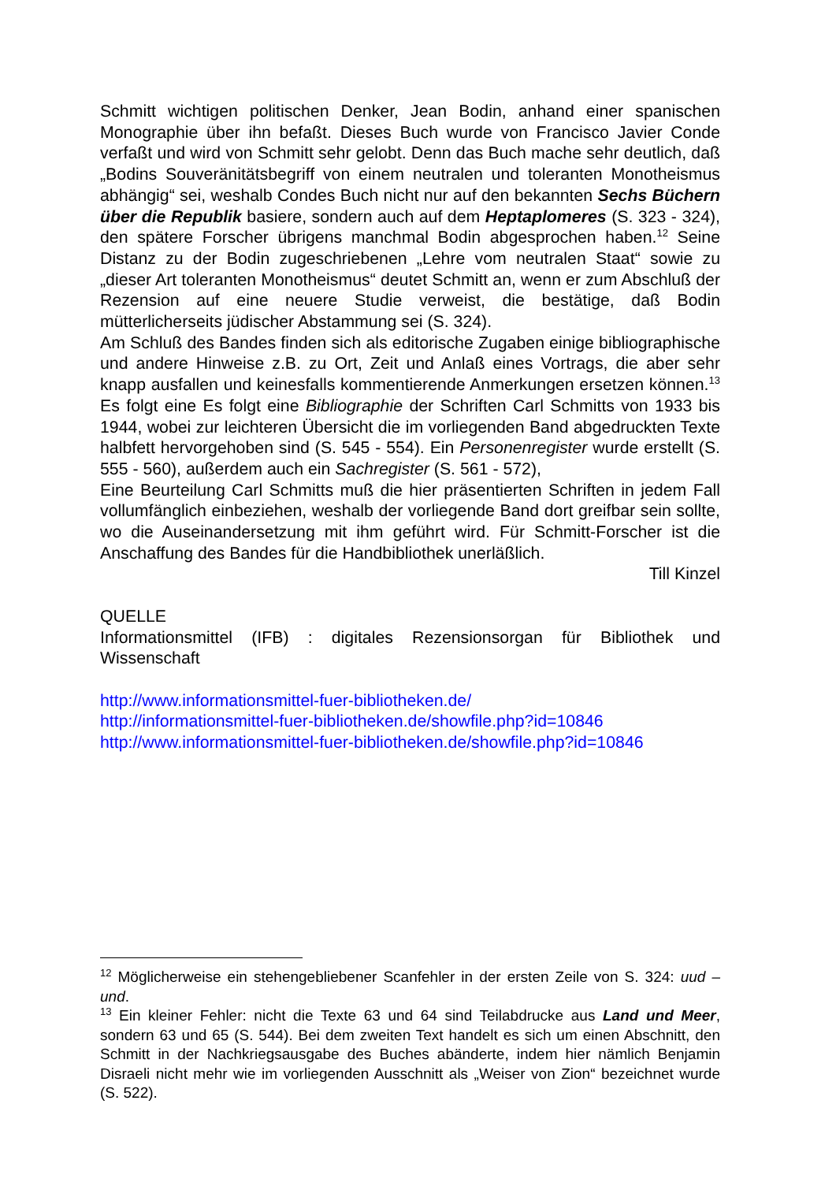Schmitt wichtigen politischen Denker, Jean Bodin, anhand einer spanischen Monographie über ihn befaßt. Dieses Buch wurde von Francisco Javier Conde verfaßt und wird von Schmitt sehr gelobt. Denn das Buch mache sehr deutlich, daß „Bodins Souveränitätsbegriff von einem neutralen und toleranten Monotheismus abhängig“ sei, weshalb Condes Buch nicht nur auf den bekannten Sechs Büchern über die Republik basiere, sondern auch auf dem Heptaplomeres (S. 323 - 324), den spätere Forscher übrigens manchmal Bodin abgesprochen haben.<sup>12</sup> Seine Distanz zu der Bodin zugeschriebenen „Lehre vom neutralen Staat“ sowie zu „dieser Art toleranten Monotheismus“ deutet Schmitt an, wenn er zum Abschluß der Rezension auf eine neuere Studie verweist, die bestätige, daß Bodin mütterlicherseits jüdischer Abstammung sei (S. 324).
Am Schluß des Bandes finden sich als editorische Zugaben einige bibliographische und andere Hinweise z.B. zu Ort, Zeit und Anlaß eines Vortrags, die aber sehr knapp ausfallen und keinesfalls kommentierende Anmerkungen ersetzen können.<sup>13</sup> Es folgt eine Es folgt eine Bibliographie der Schriften Carl Schmitts von 1933 bis 1944, wobei zur leichteren Übersicht die im vorliegenden Band abgedruckten Texte halbfett hervorgehoben sind (S. 545 - 554). Ein Personenregister wurde erstellt (S. 555 - 560), außerdem auch ein Sachregister (S. 561 - 572),
Eine Beurteilung Carl Schmitts muß die hier präsentierten Schriften in jedem Fall vollumfänglich einbeziehen, weshalb der vorliegende Band dort greifbar sein sollte, wo die Auseinandersetzung mit ihm geführt wird. Für Schmitt-Forscher ist die Anschaffung des Bandes für die Handbibliothek unerläßlich.
Till Kinzel
QUELLE
Informationsmittel (IFB) : digitales Rezensionsorgan für Bibliothek und Wissenschaft
http://www.informationsmittel-fuer-bibliotheken.de/
http://informationsmittel-fuer-bibliotheken.de/showfile.php?id=10846
http://www.informationsmittel-fuer-bibliotheken.de/showfile.php?id=10846
<sup>12</sup> Möglicherweise ein stehengebliebener Scanfehler in der ersten Zeile von S. 324: uud – und.
<sup>13</sup> Ein kleiner Fehler: nicht die Texte 63 und 64 sind Teilabdrucke aus Land und Meer, sondern 63 und 65 (S. 544). Bei dem zweiten Text handelt es sich um einen Abschnitt, den Schmitt in der Nachkriegsausgabe des Buches abänderte, indem hier nämlich Benjamin Disraeli nicht mehr wie im vorliegenden Ausschnitt als „Weiser von Zion“ bezeichnet wurde (S. 522).